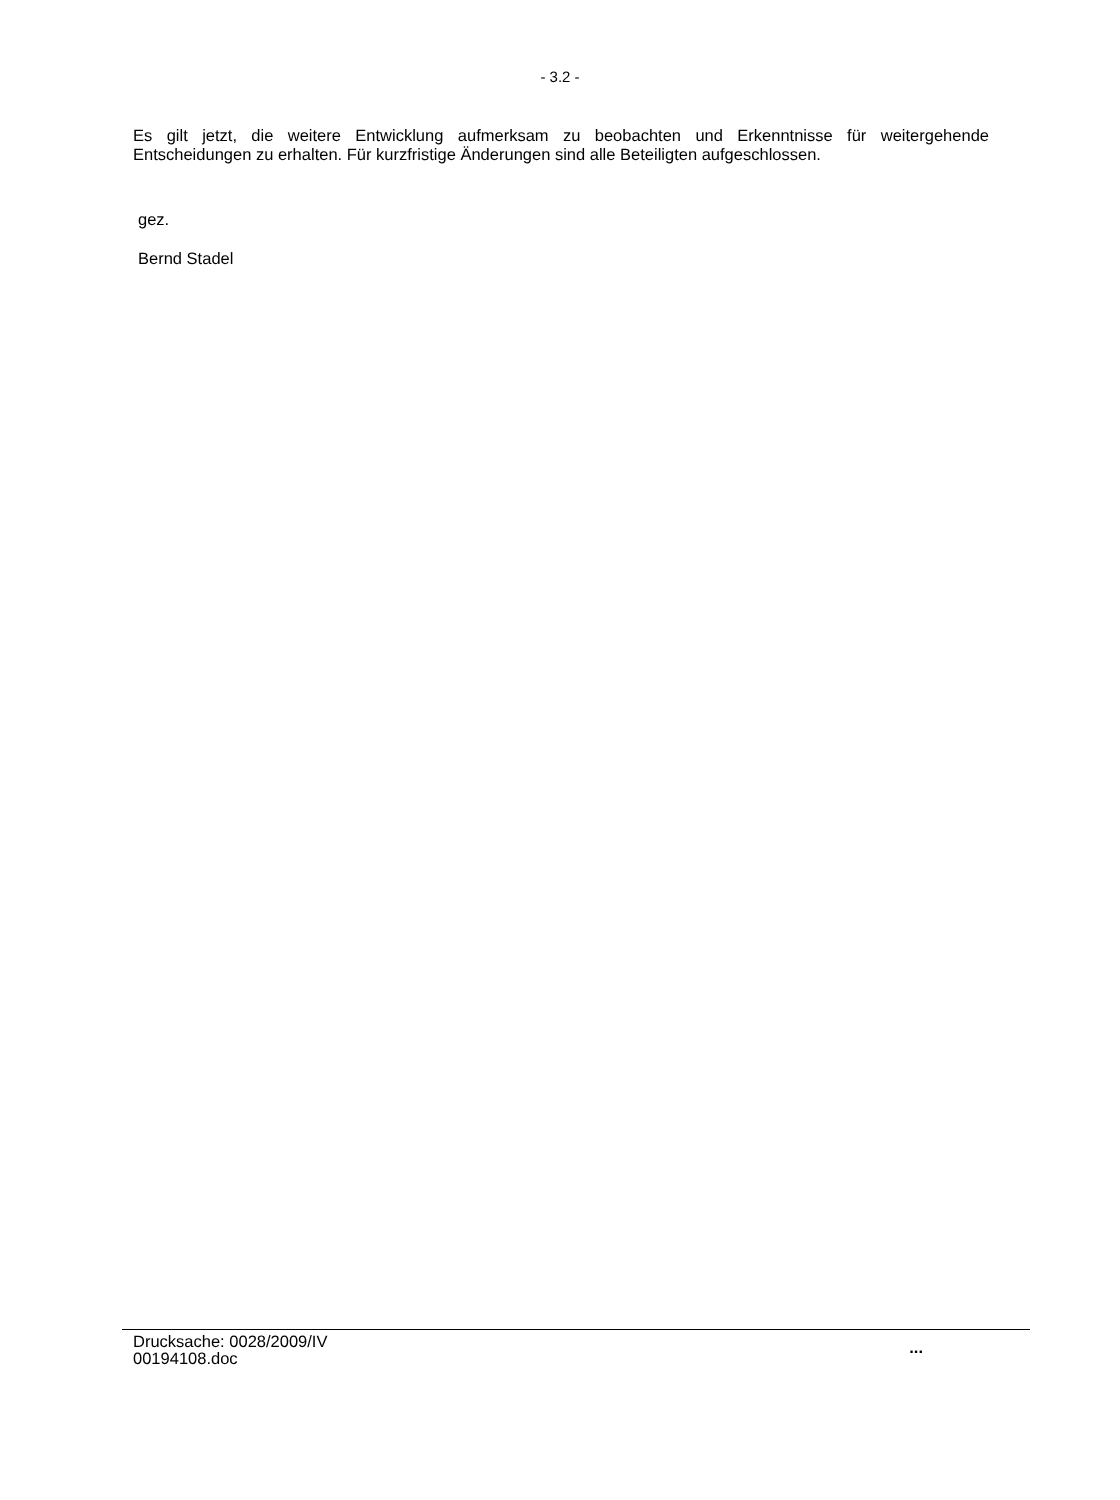- 3.2 -
Es gilt jetzt, die weitere Entwicklung aufmerksam zu beobachten und Erkenntnisse für weitergehende Entscheidungen zu erhalten. Für kurzfristige Änderungen sind alle Beteiligten aufgeschlossen.
gez.
Bernd Stadel
Drucksache: 0028/2009/IV
00194108.doc
...